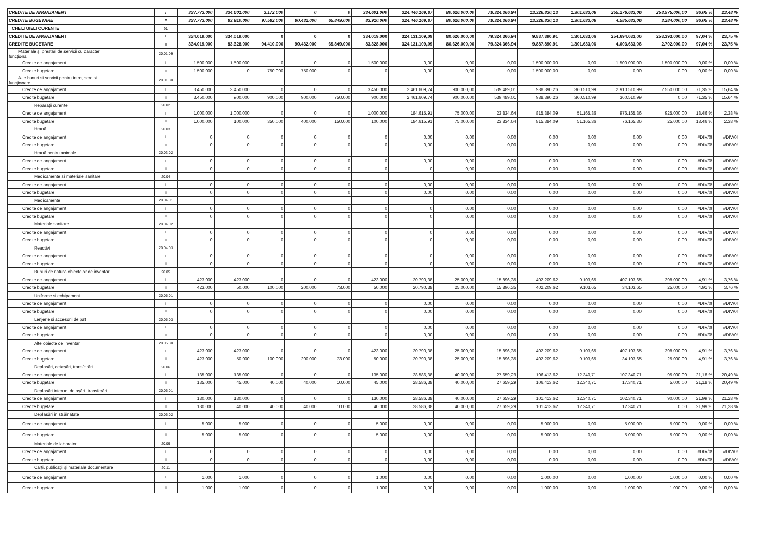| CREDITE DE ANGAJAMENT | I | 337.773.000 | 334.601.000 | 3.172.000 | 0 | 0 | 334.601.000 | 324.446.169,87 | 80.626.000,00 | 79.324.366,94 | 13.326.830,13 | 1.301.633,06 | 255.276.633,06 | 253.975.000,00 | 96,05 % | 23,48 % |
| CREDITE BUGETARE | II | 337.773.000 | 83.910.000 | 97.582.000 | 90.432.000 | 65.849.000 | 83.910.000 | 324.446.169,87 | 80.626.000,00 | 79.324.366,94 | 13.326.830,13 | 1.301.633,06 | 4.585.633,06 | 3.284.000,00 | 96,05 % | 23,48 % |
| CHELTUIELI CURENTE | 01 | | | | | | | | | | | | | | | |
| CREDITE DE ANGAJAMENT | I | 334.019.000 | 334.019.000 | 0 | 0 | 0 | 334.019.000 | 324.131.109,09 | 80.626.000,00 | 79.324.366,94 | 9.887.890,91 | 1.301.633,06 | 254.694.633,06 | 253.393.000,00 | 97,04 % | 23,75 % |
| CREDITE BUGETARE | II | 334.019.000 | 83.328.000 | 94.410.000 | 90.432.000 | 65.849.000 | 83.328.000 | 324.131.109,09 | 80.626.000,00 | 79.324.366,94 | 9.887.890,91 | 1.301.633,06 | 4.003.633,06 | 2.702.000,00 | 97,04 % | 23,75 % |
| Materiale şi prestări de servicii cu caracter funcţional | 20.01.09 | | | | | | | | | | | | | | | |
| Credite de angajament | I | 1.500.000 | 1.500.000 | 0 | 0 | 0 | 1.500.000 | 0,00 | 0,00 | 0,00 | 1.500.000,00 | 0,00 | 1.500.000,00 | 1.500.000,00 | 0,00 % | 0,00 % |
| Credite bugetare | II | 1.500.000 | 0 | 750.000 | 750.000 | 0 | 0 | 0,00 | 0,00 | 0,00 | 1.500.000,00 | 0,00 | 0,00 | 0,00 | 0,00 % | 0,00 % |
| Alte bunuri si servicii pentru întreţinere si funcţionare | 20.01.30 | | | | | | | | | | | | | | | |
| Credite de angajament | I | 3.450.000 | 3.450.000 | 0 | 0 | 0 | 3.450.000 | 2.461.609,74 | 900.000,00 | 539.489,01 | 988.390,26 | 360.510,99 | 2.910.510,99 | 2.550.000,00 | 71,35 % | 15,64 % |
| Credite bugetare | II | 3.450.000 | 900.000 | 900.000 | 900.000 | 750.000 | 900.000 | 2.461.609,74 | 900.000,00 | 539.489,01 | 988.390,26 | 360.510,99 | 360.510,99 | 0,00 | 71,35 % | 15,64 % |
| Reparaţii curente | 20.02 | | | | | | | | | | | | | | | |
| Credite de angajament | I | 1.000.000 | 1.000.000 | 0 | 0 | 0 | 1.000.000 | 184.615,91 | 75.000,00 | 23.834,64 | 815.384,09 | 51.165,36 | 976.165,36 | 925.000,00 | 18,46 % | 2,38 % |
| Credite bugetare | II | 1.000.000 | 100.000 | 350.000 | 400.000 | 150.000 | 100.000 | 184.615,91 | 75.000,00 | 23.834,64 | 815.384,09 | 51.165,36 | 76.165,36 | 25.000,00 | 18,46 % | 2,38 % |
| Hrană | 20.03 | | | | | | | | | | | | | | | |
| Credite de angajament | I | 0 | 0 | 0 | 0 | 0 | 0 | 0,00 | 0,00 | 0,00 | 0,00 | 0,00 | 0,00 | 0,00 | #DIV/0! | #DIV/0! |
| Credite bugetare | II | 0 | 0 | 0 | 0 | 0 | 0 | 0,00 | 0,00 | 0,00 | 0,00 | 0,00 | 0,00 | 0,00 | #DIV/0! | #DIV/0! |
| Hrană pentru animale | 20.03.02 | | | | | | | | | | | | | | | |
| Credite de angajament | I | 0 | 0 | 0 | 0 | 0 | 0 | 0,00 | 0,00 | 0,00 | 0,00 | 0,00 | 0,00 | 0,00 | #DIV/0! | #DIV/0! |
| Credite bugetare | II | 0 | 0 | 0 | 0 | 0 | 0 | 0 | 0,00 | 0,00 | 0,00 | 0,00 | 0,00 | 0,00 | #DIV/0! | #DIV/0! |
| Medicamente si materiale sanitare | 20.04 | | | | | | | | | | | | | | | |
| Credite de angajament | I | 0 | 0 | 0 | 0 | 0 | 0 | 0,00 | 0,00 | 0,00 | 0,00 | 0,00 | 0,00 | 0,00 | #DIV/0! | #DIV/0! |
| Credite bugetare | II | 0 | 0 | 0 | 0 | 0 | 0 | 0,00 | 0,00 | 0,00 | 0,00 | 0,00 | 0,00 | 0,00 | #DIV/0! | #DIV/0! |
| Medicamente | 20.04.01 | | | | | | | | | | | | | | | |
| Credite de angajament | I | 0 | 0 | 0 | 0 | 0 | 0 | 0 | 0,00 | 0,00 | 0,00 | 0,00 | 0,00 | 0,00 | #DIV/0! | #DIV/0! |
| Credite bugetare | II | 0 | 0 | 0 | 0 | 0 | 0 | 0 | 0,00 | 0,00 | 0,00 | 0,00 | 0,00 | 0,00 | #DIV/0! | #DIV/0! |
| Materiale sanitare | 20.04.02 | | | | | | | | | | | | | | | |
| Credite de angajament | I | 0 | 0 | 0 | 0 | 0 | 0 | 0 | 0,00 | 0,00 | 0,00 | 0,00 | 0,00 | 0,00 | #DIV/0! | #DIV/0! |
| Credite bugetare | II | 0 | 0 | 0 | 0 | 0 | 0 | 0 | 0,00 | 0,00 | 0,00 | 0,00 | 0,00 | 0,00 | #DIV/0! | #DIV/0! |
| Reactivi | 20.04.03 | | | | | | | | | | | | | | | |
| Credite de angajament | I | 0 | 0 | 0 | 0 | 0 | 0 | 0 | 0,00 | 0,00 | 0,00 | 0,00 | 0,00 | 0,00 | #DIV/0! | #DIV/0! |
| Credite bugetare | II | 0 | 0 | 0 | 0 | 0 | 0 | 0 | 0,00 | 0,00 | 0,00 | 0,00 | 0,00 | 0,00 | #DIV/0! | #DIV/0! |
| Bunuri de natura obiectelor de inventar | 20.05 | | | | | | | | | | | | | | | |
| Credite de angajament | I | 423.000 | 423.000 | 0 | 0 | 0 | 423.000 | 20.790,38 | 25.000,00 | 15.896,35 | 402.209,62 | 9.103,65 | 407.103,65 | 398.000,00 | 4,91 % | 3,76 % |
| Credite bugetare | II | 423.000 | 50.000 | 100.000 | 200.000 | 73.000 | 50.000 | 20.790,38 | 25.000,00 | 15.896,35 | 402.209,62 | 9.103,65 | 34.103,65 | 25.000,00 | 4,91 % | 3,76 % |
| Uniforme si echipament | 20.05.01 | | | | | | | | | | | | | | | |
| Credite de angajament | I | 0 | 0 | 0 | 0 | 0 | 0 | 0,00 | 0,00 | 0,00 | 0,00 | 0,00 | 0,00 | 0,00 | #DIV/0! | #DIV/0! |
| Credite bugetare | II | 0 | 0 | 0 | 0 | 0 | 0 | 0,00 | 0,00 | 0,00 | 0,00 | 0,00 | 0,00 | 0,00 | #DIV/0! | #DIV/0! |
| Lenjerie si accesorii de pat | 20.05.03 | | | | | | | | | | | | | | | |
| Credite de angajament | I | 0 | 0 | 0 | 0 | 0 | 0 | 0,00 | 0,00 | 0,00 | 0,00 | 0,00 | 0,00 | 0,00 | #DIV/0! | #DIV/0! |
| Credite bugetare | II | 0 | 0 | 0 | 0 | 0 | 0 | 0,00 | 0,00 | 0,00 | 0,00 | 0,00 | 0,00 | 0,00 | #DIV/0! | #DIV/0! |
| Alte obiecte de inventar | 20.05.30 | | | | | | | | | | | | | | | |
| Credite de angajament | I | 423.000 | 423.000 | 0 | 0 | 0 | 423.000 | 20.790,38 | 25.000,00 | 15.896,35 | 402.209,62 | 9.103,65 | 407.103,65 | 398.000,00 | 4,91 % | 3,76 % |
| Credite bugetare | II | 423.000 | 50.000 | 100.000 | 200.000 | 73.000 | 50.000 | 20.790,38 | 25.000,00 | 15.896,35 | 402.209,62 | 9.103,65 | 34.103,65 | 25.000,00 | 4,91 % | 3,76 % |
| Deplasări, detaşări, transferări | 20.06 | | | | | | | | | | | | | | | |
| Credite de angajament | I | 135.000 | 135.000 | 0 | 0 | 0 | 135.000 | 28.586,38 | 40.000,00 | 27.659,29 | 106.413,62 | 12.340,71 | 107.340,71 | 95.000,00 | 21,18 % | 20,49 % |
| Credite bugetare | II | 135.000 | 45.000 | 40.000 | 40.000 | 10.000 | 45.000 | 28.586,38 | 40.000,00 | 27.659,29 | 106.413,62 | 12.340,71 | 17.340,71 | 5.000,00 | 21,18 % | 20,49 % |
| Deplasări interne, detaşări, transferări | 20.06.01 | | | | | | | | | | | | | | | |
| Credite de angajament | I | 130.000 | 130.000 | 0 | 0 | 0 | 130.000 | 28.586,38 | 40.000,00 | 27.659,29 | 101.413,62 | 12.340,71 | 102.340,71 | 90.000,00 | 21,99 % | 21,28 % |
| Credite bugetare | II | 130.000 | 40.000 | 40.000 | 40.000 | 10.000 | 40.000 | 28.586,38 | 40.000,00 | 27.659,29 | 101.413,62 | 12.340,71 | 12.340,71 | 0,00 | 21,99 % | 21,28 % |
| Deplasări în străinătate | 20.06.02 | | | | | | | | | | | | | | | |
| Credite de angajament | I | 5.000 | 5.000 | 0 | 0 | 0 | 5.000 | 0,00 | 0,00 | 0,00 | 5.000,00 | 0,00 | 5.000,00 | 5.000,00 | 0,00 % | 0,00 % |
| Credite bugetare | II | 5.000 | 5.000 | 0 | 0 | 0 | 5.000 | 0,00 | 0,00 | 0,00 | 5.000,00 | 0,00 | 5.000,00 | 5.000,00 | 0,00 % | 0,00 % |
| Materiale de laborator | 20.09 | | | | | | | | | | | | | | | |
| Credite de angajament | I | 0 | 0 | 0 | 0 | 0 | 0 | 0,00 | 0,00 | 0,00 | 0,00 | 0,00 | 0,00 | 0,00 | #DIV/0! | #DIV/0! |
| Credite bugetare | II | 0 | 0 | 0 | 0 | 0 | 0 | 0,00 | 0,00 | 0,00 | 0,00 | 0,00 | 0,00 | 0,00 | #DIV/0! | #DIV/0! |
| Cărţi, publicaţii şi materiale documentare | 20.11 | | | | | | | | | | | | | | | |
| Credite de angajament | I | 1.000 | 1.000 | 0 | 0 | 0 | 1.000 | 0,00 | 0,00 | 0,00 | 1.000,00 | 0,00 | 1.000,00 | 1.000,00 | 0,00 % | 0,00 % |
| Credite bugetare | II | 1.000 | 1.000 | 0 | 0 | 0 | 1.000 | 0,00 | 0,00 | 0,00 | 1.000,00 | 0,00 | 1.000,00 | 1.000,00 | 0,00 % | 0,00 % |